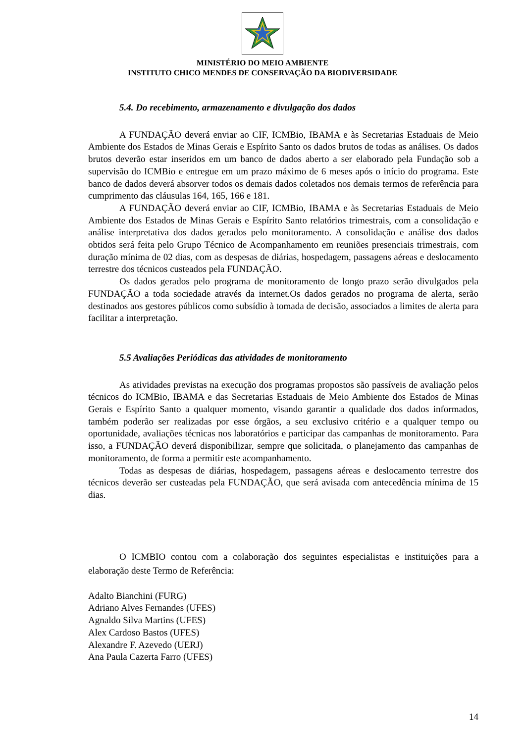MINISTÉRIO DO MEIO AMBIENTE
INSTITUTO CHICO MENDES DE CONSERVAÇÃO DA BIODIVERSIDADE
5.4. Do recebimento, armazenamento e divulgação dos dados
A FUNDAÇÃO deverá enviar ao CIF, ICMBio, IBAMA e às Secretarias Estaduais de Meio Ambiente dos Estados de Minas Gerais e Espírito Santo os dados brutos de todas as análises. Os dados brutos deverão estar inseridos em um banco de dados aberto a ser elaborado pela Fundação sob a supervisão do ICMBio e entregue em um prazo máximo de 6 meses após o início do programa. Este banco de dados deverá absorver todos os demais dados coletados nos demais termos de referência para cumprimento das cláusulas 164, 165, 166 e 181.
A FUNDAÇÃO deverá enviar ao CIF, ICMBio, IBAMA e às Secretarias Estaduais de Meio Ambiente dos Estados de Minas Gerais e Espírito Santo relatórios trimestrais, com a consolidação e análise interpretativa dos dados gerados pelo monitoramento. A consolidação e análise dos dados obtidos será feita pelo Grupo Técnico de Acompanhamento em reuniões presenciais trimestrais, com duração mínima de 02 dias, com as despesas de diárias, hospedagem, passagens aéreas e deslocamento terrestre dos técnicos custeados pela FUNDAÇÃO.
Os dados gerados pelo programa de monitoramento de longo prazo serão divulgados pela FUNDAÇÃO a toda sociedade através da internet.Os dados gerados no programa de alerta, serão destinados aos gestores públicos como subsídio à tomada de decisão, associados a limites de alerta para facilitar a interpretação.
5.5 Avaliações Periódicas das atividades de monitoramento
As atividades previstas na execução dos programas propostos são passíveis de avaliação pelos técnicos do ICMBio, IBAMA e das Secretarias Estaduais de Meio Ambiente dos Estados de Minas Gerais e Espírito Santo a qualquer momento, visando garantir a qualidade dos dados informados, também poderão ser realizadas por esse órgãos, a seu exclusivo critério e a qualquer tempo ou oportunidade, avaliações técnicas nos laboratórios e participar das campanhas de monitoramento. Para isso, a FUNDAÇÃO deverá disponibilizar, sempre que solicitada, o planejamento das campanhas de monitoramento, de forma a permitir este acompanhamento.
Todas as despesas de diárias, hospedagem, passagens aéreas e deslocamento terrestre dos técnicos deverão ser custeadas pela FUNDAÇÃO, que será avisada com antecedência mínima de 15 dias.
O ICMBIO contou com a colaboração dos seguintes especialistas e instituições para a elaboração deste Termo de Referência:
Adalto Bianchini (FURG)
Adriano Alves Fernandes (UFES)
Agnaldo Silva Martins (UFES)
Alex Cardoso Bastos (UFES)
Alexandre F. Azevedo (UERJ)
Ana Paula Cazerta Farro (UFES)
14